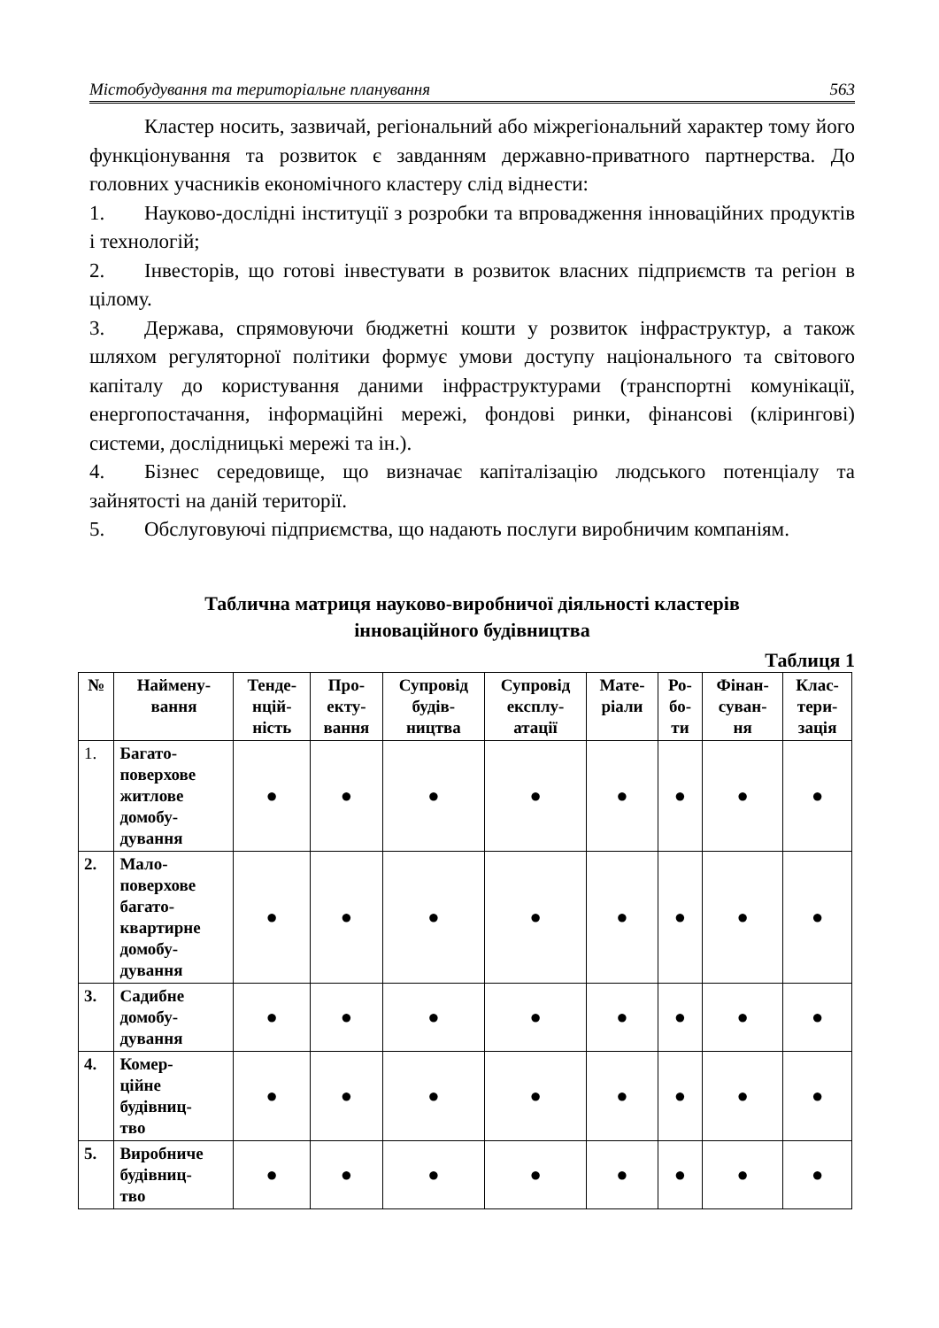Містобудування та територіальне планування 563
Кластер носить, зазвичай, регіональний або міжрегіональний характер тому його функціонування та розвиток є завданням державно-приватного партнерства. До головних учасників економічного кластеру слід віднести:
1. Науково-дослідні інституції з розробки та впровадження інноваційних продуктів і технологій;
2. Інвесторів, що готові інвестувати в розвиток власних підприємств та регіон в цілому.
3. Держава, спрямовуючи бюджетні кошти у розвиток інфраструктур, а також шляхом регуляторної політики формує умови доступу національного та світового капіталу до користування даними інфраструктурами (транспортні комунікації, енергопостачання, інформаційні мережі, фондові ринки, фінансові (кліринговi) системи, дослідницькі мережі та ін.).
4. Бізнес середовище, що визначає капіталізацію людського потенціалу та зайнятості на даній території.
5. Обслуговуючі підприємства, що надають послуги виробничим компаніям.
Таблична матриця науково-виробничої діяльності кластерів
інноваційного будівництва
Таблиця 1
| № | Наймену- вання | Тенде- нцій- ність | Про- екту- вання | Супровід будів- ництва | Супровід експлу- атації | Мате- ріали | Ро- бо- ти | Фінан- суван- ня | Клас- тери- зація |
| --- | --- | --- | --- | --- | --- | --- | --- | --- | --- |
| 1. | Багато- поверхове житлове домобу- дування | ● | ● | ● | ● | ● | ● | ● | ● |
| 2. | Мало- поверхове багато- квартирне домобу- дування | ● | ● | ● | ● | ● | ● | ● | ● |
| 3. | Садибне домобу- дування | ● | ● | ● | ● | ● | ● | ● | ● |
| 4. | Комер- ційне будівниц- тво | ● | ● | ● | ● | ● | ● | ● | ● |
| 5. | Виробниче будівниц- тво | ● | ● | ● | ● | ● | ● | ● | ● |